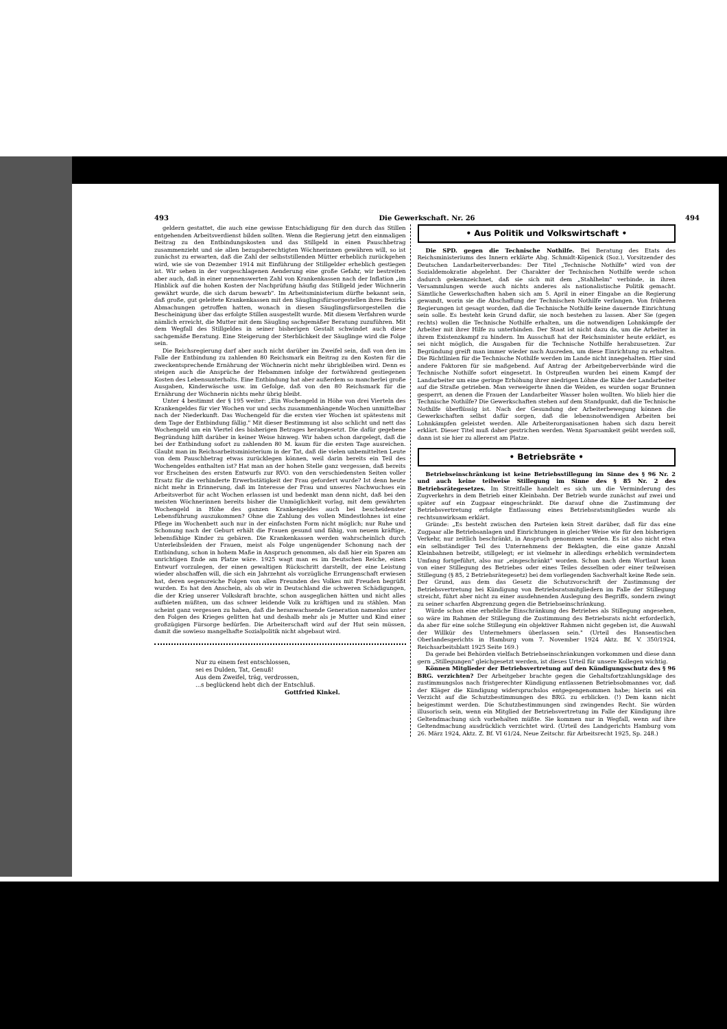493 Die Gewerkschaft. Nr. 26 494
geldern gestattet, die auch eine gewisse Entschädigung für den durch das Stillen entgehenden Arbeitsverdienst bilden sollten. Wenn die Regierung jetzt den einmaligen Beitrag zu den Entbindungskosten und das Stillgeld in einen Pauschbetrag zusammenzieht und sie allen bezugsberechtigten Wöchnerinnen gewähren will, so ist zunächst zu erwarten, daß die Zahl der selbststillenden Mütter erheblich zurückgehen wird, wie sie von Dezember 1914 mit Einführung der Stillgelder erheblich gestiegen ist. Wir sehen in der vorgeschlagenen Aenderung eine große Gefahr, wir bestreiten aber auch, daß in einer nennenswerten Zahl von Krankenkassen nach der Inflation „im Hinblick auf die hohen Kosten der Nachprüfung häufig das Stillgeld jeder Wöchnerin gewährt wurde, die sich darum bewarb". Im Arbeitsministerium dürfte bekannt sein, daß große, gut geleitete Krankenkassen mit den Säuglingsfürsorgestellen ihres Bezirks Abmachungen getroffen hatten, wonach in diesen Säuglingsfürsorgestellen die Bescheinigung über das erfolgte Stillen ausgestellt wurde. Mit diesem Verfahren wurde nämlich erreicht, die Mutter mit dem Säugling sachgemäßer Beratung zuzuführen. Mit dem Wegfall des Stillgeldes in seiner bisherigen Gestalt schwindet auch diese sachgemäße Beratung. Eine Steigerung der Sterblichkeit der Säuglinge wird die Folge sein.
Die Reichsregierung darf aber auch nicht darüber im Zweifel sein, daß von den im Falle der Entbindung zu zahlenden 80 Reichsmark ein Beitrag zu den Kosten für die zweckentsprechende Ernährung der Wöchnerin nicht mehr übrigbleiben wird. Denn es steigen auch die Ansprüche der Hebammen infolge der fortwährend gestiegenen Kosten des Lebensunterhalts. Eine Entbindung hat aber außerdem so mancherlei große Ausgaben, Kinderwäsche usw. im Gefolge, daß von den 80 Reichsmark für die Ernährung der Wöchnerin nichts mehr übrig bleibt.
Unter 4 bestimmt der § 195 weiter: „Ein Wochengeld in Höhe von drei Vierteln des Krankengeldes für vier Wochen vor und sechs zusammenhängende Wochen unmittelbar nach der Niederkunft. Das Wochengeld für die ersten vier Wochen ist spätestens mit dem Tage der Entbindung fällig." Mit dieser Bestimmung ist also schlicht und nett das Wochengeld um ein Viertel des bisherigen Betrages herabgesetzt. Die dafür gegebene Begründung hilft darüber in keiner Weise hinweg. Wir haben schon dargelegt, daß die bei der Entbindung sofort zu zahlenden 80 M. kaum für die ersten Tage ausreichen. Glaubt man im Reichsarbeitsministerium in der Tat, daß die vielen unbemittelten Leute von dem Pauschbetrag etwas zurücklegen können, weil darin bereits ein Teil des Wochengeldes enthalten ist? Hat man an der hohen Stelle ganz vergessen, daß bereits vor Erscheinen des ersten Entwurfs zur RVO. von den verschiedensten Seiten voller Ersatz für die verhinderte Erwerbstätigkeit der Frau gefordert wurde? Ist denn heute nicht mehr in Erinnerung, daß im Interesse der Frau und unseres Nachwuchses ein Arbeitsverbot für acht Wochen erlassen ist und bedenkt man denn nicht, daß bei den meisten Wöchnerinnen bereits bisher die Unmöglichkeit vorlag, mit dem gewährten Wochengeld in Höhe des ganzen Krankengeldes auch bei bescheidenster Lebensführung auszukommen? Ohne die Zahlung des vollen Mindestlohnes ist eine Pflege im Wochenbett auch nur in der einfachsten Form nicht möglich; nur Ruhe und Schonung nach der Geburt erhält die Frauen gesund und fähig, von neuem kräftige, lebensfähige Kinder zu gebären. Die Krankenkassen werden wahrscheinlich durch Unterleibsleiden der Frauen, meist als Folge ungenügender Schonung nach der Entbindung, schon in hohem Maße in Anspruch genommen, als daß hier ein Sparen am unrichtigen Ende am Platze wäre. 1925 wagt man es im Deutschen Reiche, einen Entwurf vorzulegen, der einen gewaltigen Rückschritt darstellt, der eine Leistung wieder abschaffen will, die sich ein Jahrzehnt als vorzügliche Errungenschaft erwiesen hat, deren segensreiche Folgen von allen Freunden des Volkes mit Freuden begrüßt wurden. Es hat den Anschein, als ob wir in Deutschland die schweren Schädigungen, die der Krieg unserer Volkskraft brachte, schon ausgeglichen hätten und nicht alles aufbieten müßten, um das schwer leidende Volk zu kräftigen und zu stählen. Man scheint ganz vergessen zu haben, daß die heranwachsende Generation namenlos unter den Folgen des Krieges gelitten hat und deshalb mehr als je Mutter und Kind einer großzügigen Fürsorge bedürfen. Die Arbeiterschaft wird auf der Hut sein müssen, damit die sowieso mangelhafte Sozialpolitik nicht abgebaut wird.
Nur zu einem fest entschlossen,
sei es Dulden, Tat, Genuß!
Aus dem Zweifel, träg, verdrossen,
...s beglückend hebt dich der Entschluß.
Gottfried Kinkel.
• Aus Politik und Volkswirtschaft •
Die SPD. gegen die Technische Nothilfe. Bei Beratung des Etats des Reichsministeriums des Innern erklärte Abg. Schmidt-Köpenick (Soz.), Vorsitzender des Deutschen Landarbeiterverbandes: Der Titel „Technische Nothilfe" wird von der Sozialdemokratie abgelehnt. Der Charakter der Technischen Nothilfe werde schon dadurch gekennzeichnet, daß sie sich mit dem „Stahlhelm" verbinde, in ihren Versammlungen werde auch nichts anderes als nationalistische Politik gemacht. Sämtliche Gewerkschaften haben sich am 5. April in einer Eingabe an die Regierung gewandt, worin sie die Abschaffung der Technischen Nothilfe verlangen. Von früheren Regierungen ist gesagt worden, daß die Technische Nothilfe keine dauernde Einrichtung sein solle. Es besteht kein Grund dafür, sie noch bestehen zu lassen. Aber Sie (gegen rechts) wollen die Technische Nothilfe erhalten, um die notwendigen Lohnkämpfe der Arbeiter mit ihrer Hilfe zu unterbinden. Der Staat ist nicht dazu da, um die Arbeiter in ihrem Existenzkampf zu hindern. Im Ausschuß hat der Reichsminister heute erklärt, es sei nicht möglich, die Ausgaben für die Technische Nothilfe herabzusetzen. Zur Begründung greift man immer wieder nach Ausreden, um diese Einrichtung zu erhalten. Die Richtlinien für die Technische Nothilfe werden im Lande nicht innegehalten. Hier sind andere Faktoren für sie maßgebend. Auf Antrag der Arbeitgeberverbände wird die Technische Nothilfe sofort eingesetzt. In Ostpreußen wurden bei einem Kampf der Landarbeiter um eine geringe Erhöhung ihrer niedrigen Löhne die Kühe der Landarbeiter auf die Straße getrieben. Man verweigerte ihnen die Weiden, es wurden sogar Brunnen gesperrt, an denen die Frauen der Landarbeiter Wasser holen wollten. Wo blieb hier die Technische Nothilfe? Die Gewerkschaften stehen auf dem Standpunkt, daß die Technische Nothilfe überflüssig ist. Nach der Gesundung der Arbeiterbewegung können die Gewerkschaften selbst dafür sorgen, daß die lebensnotwendigen Arbeiten bei Lohnkämpfen geleistet werden. Alle Arbeiterorganisationen haben sich dazu bereit erklärt. Dieser Titel muß daher gestrichen werden. Wenn Sparsamkeit geübt werden soll, dann ist sie hier zu allererst am Platze.
• Betriebsräte •
Betriebseinschränkung ist keine Betriebsstillegung im Sinne des § 96 Nr. 2 und auch keine teilweise Stillegung im Sinne des § 85 Nr. 2 des Betriebsrätegesetzes. Im Streitfalle handelt es sich um die Verminderung des Zugverkehrs in dem Betrieb einer Kleinbahn. Der Betrieb wurde zunächst auf zwei und später auf ein Zugpaar eingeschränkt. Die darauf ohne die Zustimmung der Betriebsvertretung erfolgte Entlassung eines Betriebsratsmitgliedes wurde als rechtsunwirksam erklärt.
Gründe: „Es besteht zwischen den Parteien kein Streit darüber, daß für das eine Zugpaar alle Betriebsanlagen und Einrichtungen in gleicher Weise wie für den bisherigen Verkehr, nur zeitlich beschränkt, in Anspruch genommen wurden. Es ist also nicht etwa ein selbständiger Teil des Unternehmens der Beklagten, die eine ganze Anzahl Kleinbahnen betreibt, stillgelegt; er ist vielmehr in allerdings erheblich vermindertem Umfang fortgeführt, also nur „eingeschränkt" worden. Schon nach dem Wortlaut kann von einer Stillegung des Betriebes oder eines Teiles desselben oder einer teilweisen Stillegung (§ 85, 2 Betriebsrätegesetz) bei dem vorliegenden Sachverhalt keine Rede sein. Der Grund, aus dem das Gesetz die Schutzvorschrift der Zustimmung der Betriebsvertretung bei Kündigung von Betriebsratsmitgliedern im Falle der Stillegung streicht, führt aber nicht zu einer ausdehnenden Auslegung des Begriffs, sondern zwingt zu seiner scharfen Abgrenzung gegen die Betriebseinschränkung.
Würde schon eine erhebliche Einschränkung des Betriebes als Stillegung angesehen, so wäre im Rahmen der Stillegung die Zustimmung des Betriebsrats nicht erforderlich, da aber für eine solche Stillegung ein objektiver Rahmen nicht gegeben ist, die Auswahl der Willkür des Unternehmers überlassen sein." (Urteil des Hanseatischen Oberlandesgerichts in Hamburg vom 7. November 1924 Aktz. Bf. V. 350/1924, Reichsarbeitsblatt 1925 Seite 169.)
Da gerade bei Behörden vielfach Betriebseinschränkungen vorkommen und diese dann gern „Stillegungen" gleichgesetzt werden, ist dieses Urteil für unsere Kollegen wichtig.
Können Mitglieder der Betriebsvertretung auf den Kündigungsschutz des § 96 BRG. verzichten? Der Arbeitgeber brachte gegen die Gehaltsfortzahlungsklage des zustimmungslos nach fristgerechter Kündigung entlassenen Betriebsobmannes vor, daß der Kläger die Kündigung widerspruchslos entgegengenommen habe; hierin sei ein Verzicht auf die Schutzbestimmungen des BRG. zu erblicken. (!) Dem kann nicht beigestimmt werden. Die Schutzbestimmungen sind zwingendes Recht. Sie würden illusorisch sein, wenn ein Mitglied der Betriebsvertretung im Falle der Kündigung ihre Geltendmachung sich vorbehalten müßte. Sie kommen nur in Wegfall, wenn auf ihre Geltendmachung ausdrücklich verzichtet wird. (Urteil des Landgerichts Hamburg vom 26. März 1924, Aktz. Z. Bf. VI 61/24, Neue Zeitschr. für Arbeitsrecht 1925, Sp. 248.)